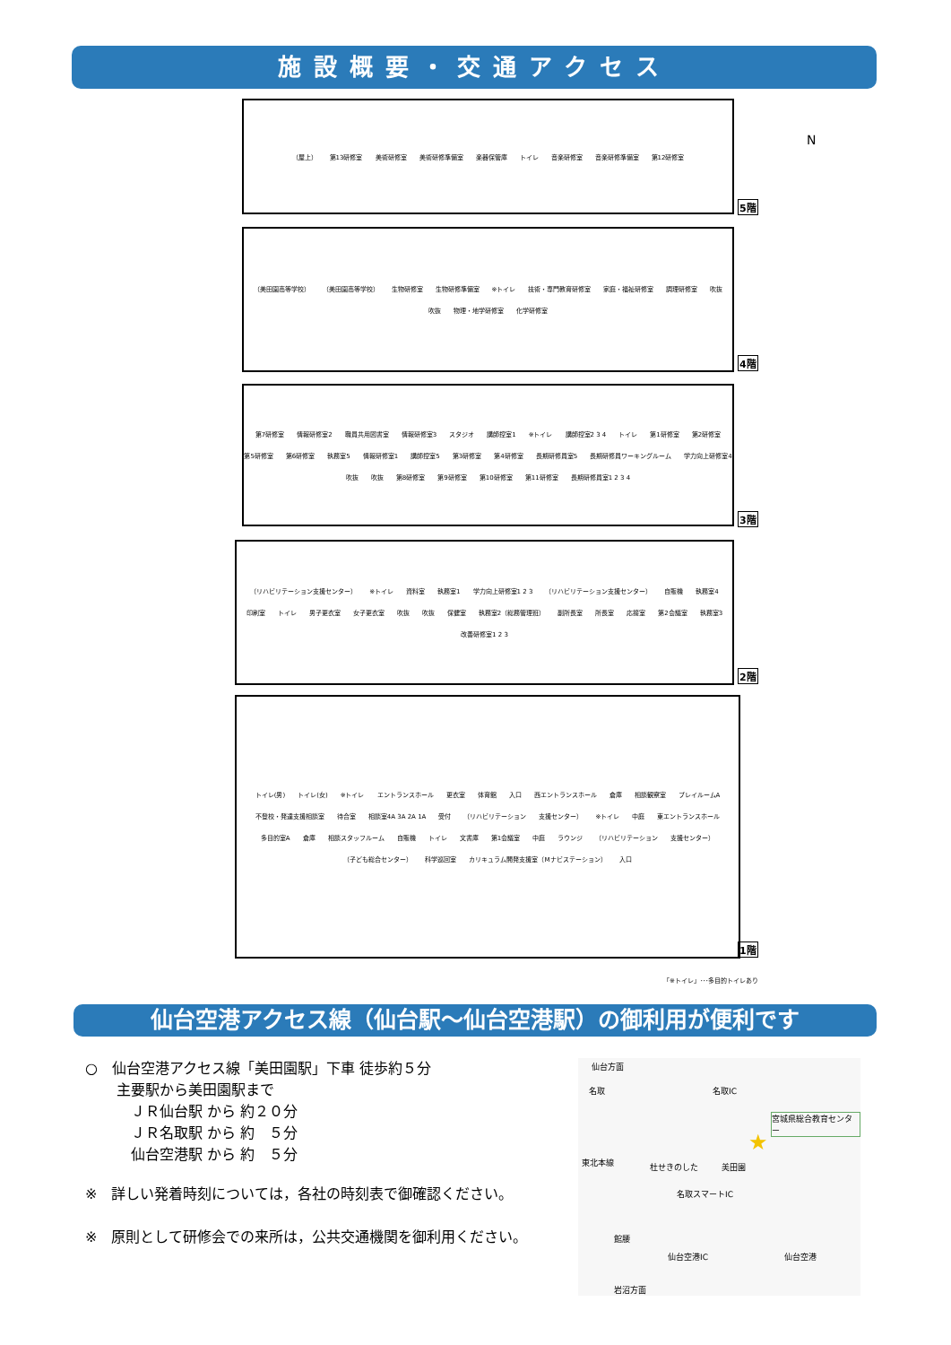施設概要・交通アクセス
N
（屋上） 第13研修室 美術研修室 美術研修準備室 楽器保管庫 トイレ 音楽研修室 音楽研修準備室 第12研修室
5階
（美田園高等学校） （美田園高等学校） 生物研修室 生物研修準備室 ※トイレ 技術・専門教育研修室 家庭・福祉研修室 調理研修室 吹抜 吹抜 物理・地学研修室 化学研修室
4階
第7研修室 情報研修室2 職員共用図書室 情報研修室3 スタジオ 講師控室1 ※トイレ 講師控室2 3 4 トイレ 第1研修室 第2研修室 第5研修室 第6研修室 執務室5 情報研修室1 講師控室5 第3研修室 第4研修室 長期研修員室5 長期研修員ワーキングルーム 学力向上研修室4 吹抜 吹抜 第8研修室 第9研修室 第10研修室 第11研修室 長期研修員室1 2 3 4
3階
（リハビリテーション支援センター） ※トイレ 資料室 執務室1 学力向上研修室1 2 3 （リハビリテーション支援センター） 自販機 執務室4 印刷室 トイレ 男子更衣室 女子更衣室 吹抜 吹抜 保健室 執務室2（総務管理班） 副所長室 所長室 応接室 第2会議室 執務室3 改善研修室1 2 3
2階
トイレ(男) トイレ(女) ※トイレ エントランスホール 更衣室 体育館 入口 西エントランスホール 倉庫 相談観察室 プレイルームA 不登校・発達支援相談室 待合室 相談室4A 3A 2A 1A 受付 （リハビリテーション 支援センター） ※トイレ 中庭 東エントランスホール 多目的室A 倉庫 相談スタッフルーム 自販機 トイレ 文書庫 第1会議室 中庭 ラウンジ （リハビリテーション 支援センター） （子ども総合センター） 科学巡回室 カリキュラム開発支援室（Mナビステーション） 入口
1階
「※トイレ」･･･多目的トイレあり
仙台空港アクセス線（仙台駅～仙台空港駅）の御利用が便利です
○　仙台空港アクセス線「美田園駅」下車 徒歩約５分
主要駅から美田園駅まで
　ＪＲ仙台駅 から 約２０分
　ＪＲ名取駅 から 約　５分
　仙台空港駅 から 約　５分
※　詳しい発着時刻については，各社の時刻表で御確認ください。
※　原則として研修会での来所は，公共交通機関を御利用ください。
仙台方面
名取 名取IC
宮城県総合教育センター
★
東北本線 杜せきのした 美田園
名取スマートIC
館腰
仙台空港IC 仙台空港
岩沼方面